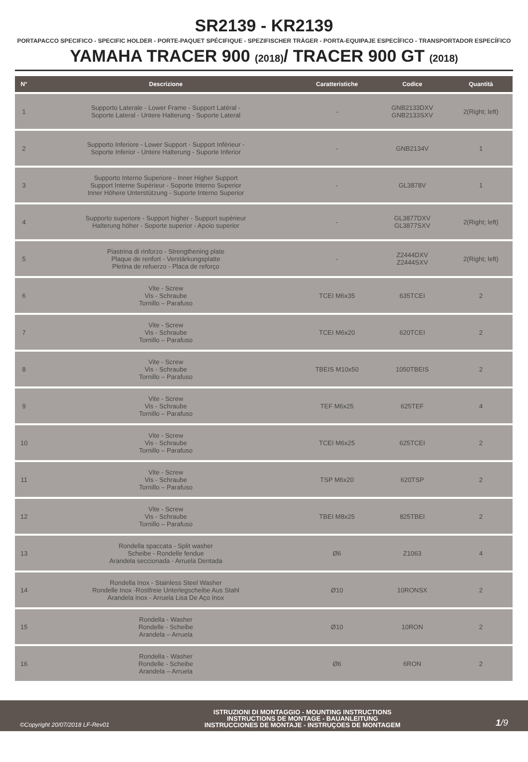SR2139 - KR2139
PORTAPACCO SPECIFICO - SPECIFIC HOLDER - PORTE-PAQUET SPÉCIFIQUE - SPEZIFISCHER TRÄGER - PORTA-EQUIPAJE ESPECÍFICO - TRANSPORTADOR ESPECÍFICO
YAMAHA TRACER 900 (2018)/ TRACER 900 GT (2018)
| N° | Descrizione | Caratteristiche | Codice | Quantità |
| --- | --- | --- | --- | --- |
| 1 | Supporto Laterale - Lower Frame - Support Latéral - Soporte Lateral - Untere Halterung - Suporte Lateral | - | GNB2133DXV GNB2133SXV | 2(Right; left) |
| 2 | Supporto Inferiore - Lower Support - Support Inférieur - Soporte Inferior - Untere Halterung - Suporte Inferior | - | GNB2134V | 1 |
| 3 | Supporto Interno Superiore - Inner Higher Support Support Interne Supérieur - Soporte Interno Superior Inner Höhere Unterstützung - Suporte Interno Superior | - | GL3878V | 1 |
| 4 | Supporto superiore - Support higher - Support supérieur Halterung höher - Soporte superior - Apoio superior | - | GL3877DXV GL3877SXV | 2(Right; left) |
| 5 | Piastrina di rinforzo - Strengthening plate Plaque de renfort - Verstärkungsplatte Pletina de refuerzo - Placa de reforço | - | Z2444DXV Z2444SXV | 2(Right; left) |
| 6 | Vite - Screw Vis - Schraube Tornillo – Parafuso | TCEI M6x35 | 635TCEI | 2 |
| 7 | Vite - Screw Vis - Schraube Tornillo – Parafuso | TCEI M6x20 | 620TCEI | 2 |
| 8 | Vite - Screw Vis - Schraube Tornillo – Parafuso | TBEIS M10x50 | 1050TBEIS | 2 |
| 9 | Vite - Screw Vis - Schraube Tornillo – Parafuso | TEF M6x25 | 625TEF | 4 |
| 10 | Vite - Screw Vis - Schraube Tornillo – Parafuso | TCEI M6x25 | 625TCEI | 2 |
| 11 | Vite - Screw Vis - Schraube Tornillo – Parafuso | TSP M6x20 | 620TSP | 2 |
| 12 | Vite - Screw Vis - Schraube Tornillo – Parafuso | TBEI M8x25 | 825TBEI | 2 |
| 13 | Rondella spaccata - Split washer Scheibe - Rondelle fendue Arandela seccionada - Arruela Dentada | Ø6 | Z1063 | 4 |
| 14 | Rondella Inox - Stainless Steel Washer Rondelle Inox -Rostfreie Unterlegscheibe Aus Stahl Arandela Inox - Arruela Lisa De Aço Inox | Ø10 | 10RONSX | 2 |
| 15 | Rondella - Washer Rondelle - Scheibe Arandela – Arruela | Ø10 | 10RON | 2 |
| 16 | Rondella - Washer Rondelle - Scheibe Arandela – Arruela | Ø6 | 6RON | 2 |
©Copyright 20/07/2018 LF-Rev01
ISTRUZIONI DI MONTAGGIO - MOUNTING INSTRUCTIONS
INSTRUCTIONS DE MONTAGE - BAUANLEITUNG
INSTRUCCIONES DE MONTAJE - INSTRUÇOES DE MONTAGEM
1/9